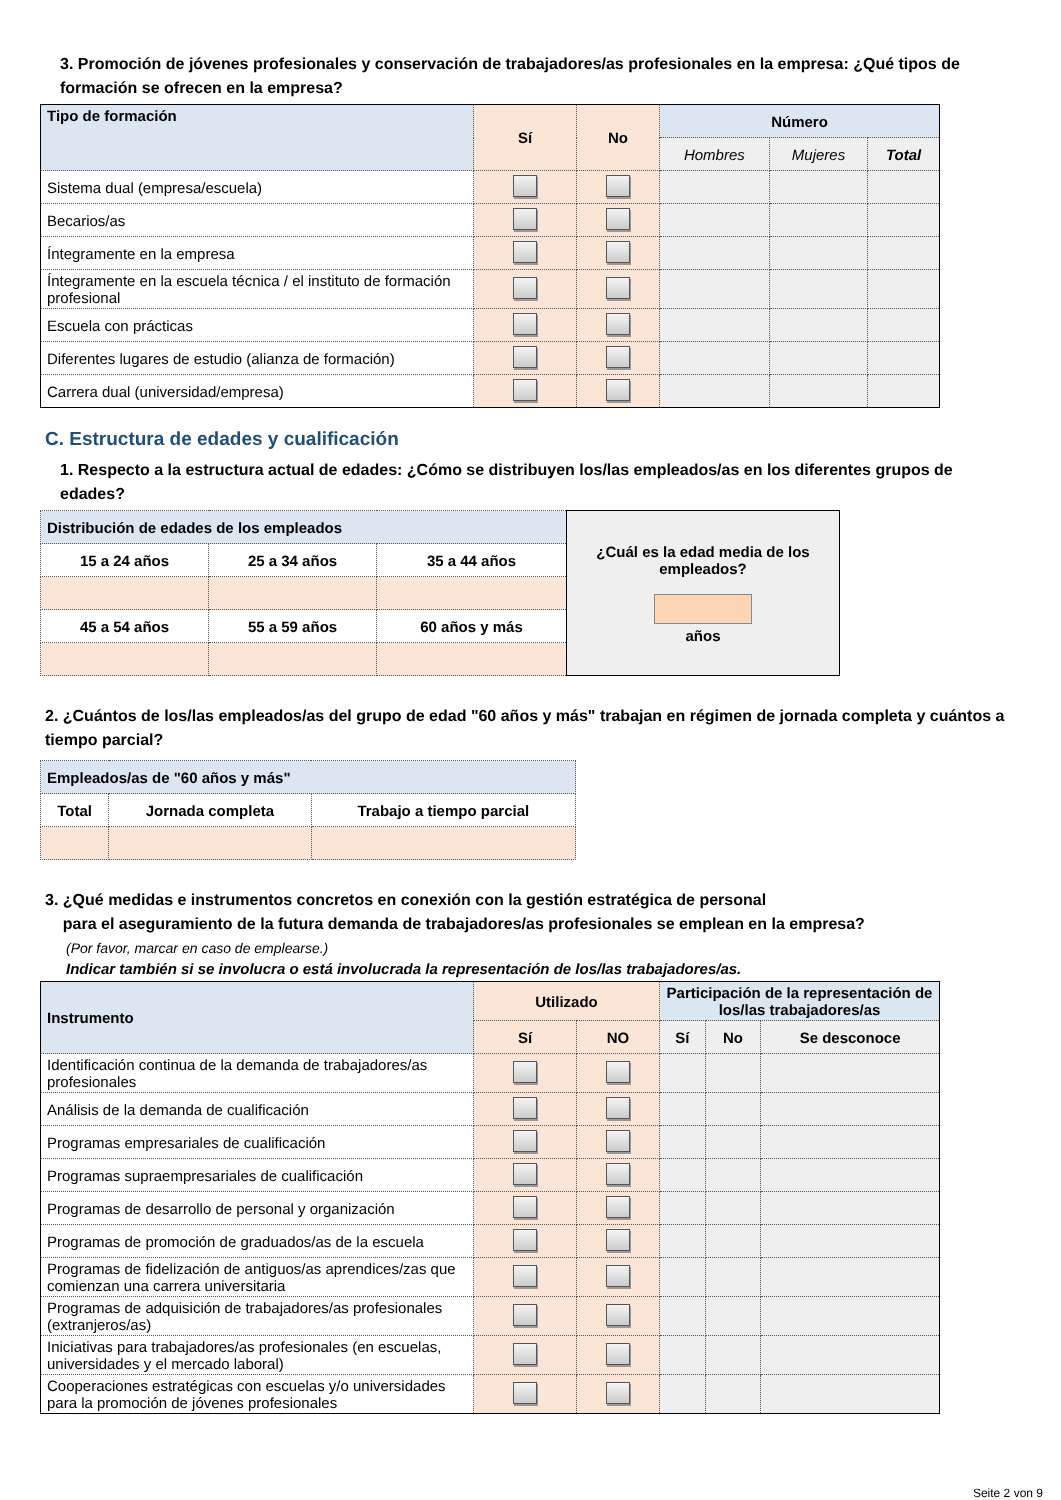3. Promoción de jóvenes profesionales y conservación de trabajadores/as profesionales en la empresa: ¿Qué tipos de formación se ofrecen en la empresa?
| Tipo de formación | Sí | No | Número | | |
| --- | --- | --- | --- | --- | --- |
| | | | Hombres | Mujeres | Total |
| Sistema dual (empresa/escuela) | | | | | |
| Becarios/as | | | | | |
| Íntegramente en la empresa | | | | | |
| Íntegramente en la escuela técnica / el instituto de formación profesional | | | | | |
| Escuela con prácticas | | | | | |
| Diferentes lugares de estudio (alianza de formación) | | | | | |
| Carrera dual (universidad/empresa) | | | | | |
C. Estructura de edades y cualificación
1. Respecto a la estructura actual de edades: ¿Cómo se distribuyen los/las empleados/as en los diferentes grupos de edades?
| Distribución de edades de los empleados | | | ¿Cuál es la edad media de los empleados? años |
| 15 a 24 años | 25 a 34 años | 35 a 44 años | |
| 45 a 54 años | 55 a 59 años | 60 años y más | |
2. ¿Cuántos de los/las empleados/as del grupo de edad "60 años y más" trabajan en régimen de jornada completa y cuántos a tiempo parcial?
| Empleados/as de "60 años y más" | | |
| Total | Jornada completa | Trabajo a tiempo parcial |
3. ¿Qué medidas e instrumentos concretos en conexión con la gestión estratégica de personal
para el aseguramiento de la futura demanda de trabajadores/as profesionales se emplean en la empresa?
(Por favor, marcar en caso de emplearse.)
Indicar también si se involucra o está involucrada la representación de los/las trabajadores/as.
| Instrumento | Utilizado | | Participación de la representación de los/las trabajadores/as | | |
| --- | --- | --- | --- | --- | --- |
| | Sí | NO | Sí | No | Se desconoce |
| Identificación continua de la demanda de trabajadores/as profesionales | | | | | |
| Análisis de la demanda de cualificación | | | | | |
| Programas empresariales de cualificación | | | | | |
| Programas supraempresariales de cualificación | | | | | |
| Programas de desarrollo de personal y organización | | | | | |
| Programas de promoción de graduados/as de la escuela | | | | | |
| Programas de fidelización de antiguos/as aprendices/zas que comienzan una carrera universitaria | | | | | |
| Programas de adquisición de trabajadores/as profesionales (extranjeros/as) | | | | | |
| Iniciativas para trabajadores/as profesionales (en escuelas, universidades y el mercado laboral) | | | | | |
| Cooperaciones estratégicas con escuelas y/o universidades para la promoción de jóvenes profesionales | | | | | |
Seite 2 von 9